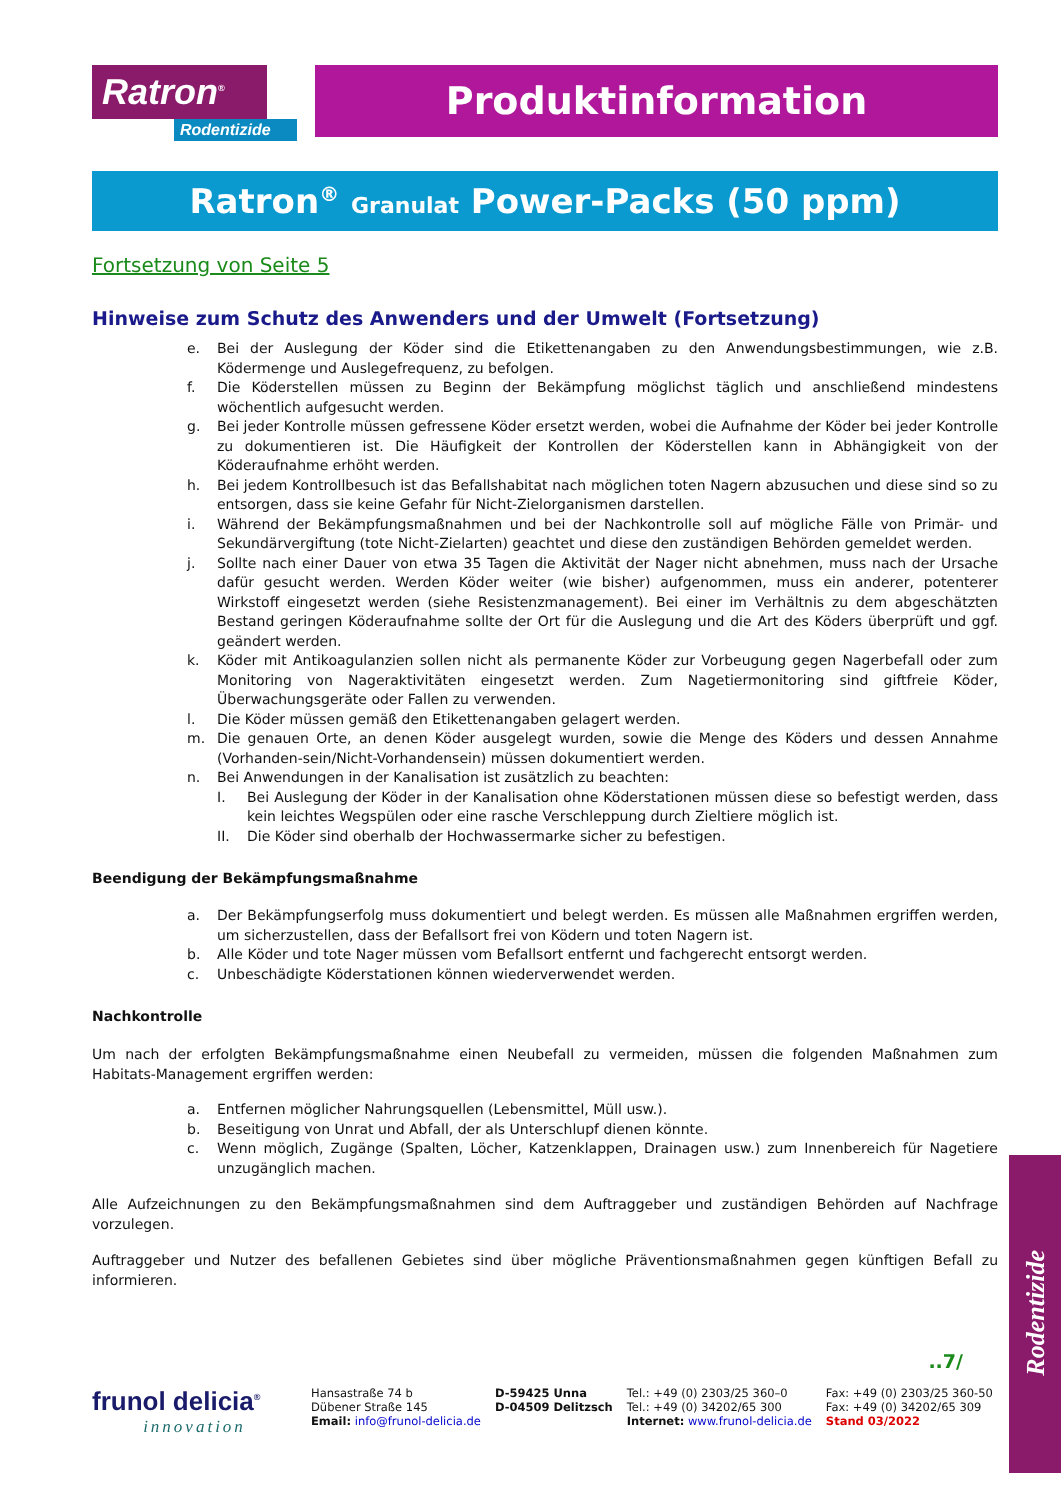Ratron<sup>®</sup>
Rodentizide
Produktinformation
Ratron<sup>®</sup> Granulat Power-Packs (50 ppm)
Fortsetzung von Seite 5
Hinweise zum Schutz des Anwenders und der Umwelt (Fortsetzung)
e. Bei der Auslegung der Köder sind die Etikettenangaben zu den Anwendungsbestimmungen, wie z.B. Ködermenge und Auslegefrequenz, zu befolgen.
f. Die Köderstellen müssen zu Beginn der Bekämpfung möglichst täglich und anschließend mindestens wöchentlich aufgesucht werden.
g. Bei jeder Kontrolle müssen gefressene Köder ersetzt werden, wobei die Aufnahme der Köder bei jeder Kontrolle zu dokumentieren ist. Die Häufigkeit der Kontrollen der Köderstellen kann in Abhängigkeit von der Köderaufnahme erhöht werden.
h. Bei jedem Kontrollbesuch ist das Befallshabitat nach möglichen toten Nagern abzusuchen und diese sind so zu entsorgen, dass sie keine Gefahr für Nicht-Zielorganismen darstellen.
i. Während der Bekämpfungsmaßnahmen und bei der Nachkontrolle soll auf mögliche Fälle von Primär- und Sekundärvergiftung (tote Nicht-Zielarten) geachtet und diese den zuständigen Behörden gemeldet werden.
j. Sollte nach einer Dauer von etwa 35 Tagen die Aktivität der Nager nicht abnehmen, muss nach der Ursache dafür gesucht werden. Werden Köder weiter (wie bisher) aufgenommen, muss ein anderer, potenterer Wirkstoff eingesetzt werden (siehe Resistenzmanagement). Bei einer im Verhältnis zu dem abgeschätzten Bestand geringen Köderaufnahme sollte der Ort für die Auslegung und die Art des Köders überprüft und ggf. geändert werden.
k. Köder mit Antikoagulanzien sollen nicht als permanente Köder zur Vorbeugung gegen Nagerbefall oder zum Monitoring von Nageraktivitäten eingesetzt werden. Zum Nagetiermonitoring sind giftfreie Köder, Überwachungsgeräte oder Fallen zu verwenden.
l. Die Köder müssen gemäß den Etikettenangaben gelagert werden.
m. Die genauen Orte, an denen Köder ausgelegt wurden, sowie die Menge des Köders und dessen Annahme (Vorhanden-sein/Nicht-Vorhandensein) müssen dokumentiert werden.
n. Bei Anwendungen in der Kanalisation ist zusätzlich zu beachten:
I. Bei Auslegung der Köder in der Kanalisation ohne Köderstationen müssen diese so befestigt werden, dass kein leichtes Wegspülen oder eine rasche Verschleppung durch Zieltiere möglich ist.
II. Die Köder sind oberhalb der Hochwassermarke sicher zu befestigen.
Beendigung der Bekämpfungsmaßnahme
a. Der Bekämpfungserfolg muss dokumentiert und belegt werden. Es müssen alle Maßnahmen ergriffen werden, um sicherzustellen, dass der Befallsort frei von Ködern und toten Nagern ist.
b. Alle Köder und tote Nager müssen vom Befallsort entfernt und fachgerecht entsorgt werden.
c. Unbeschädigte Köderstationen können wiederverwendet werden.
Nachkontrolle
Um nach der erfolgten Bekämpfungsmaßnahme einen Neubefall zu vermeiden, müssen die folgenden Maßnahmen zum Habitats-Management ergriffen werden:
a. Entfernen möglicher Nahrungsquellen (Lebensmittel, Müll usw.).
b. Beseitigung von Unrat und Abfall, der als Unterschlupf dienen könnte.
c. Wenn möglich, Zugänge (Spalten, Löcher, Katzenklappen, Drainagen usw.) zum Innenbereich für Nagetiere unzugänglich machen.
Alle Aufzeichnungen zu den Bekämpfungsmaßnahmen sind dem Auftraggeber und zuständigen Behörden auf Nachfrage vorzulegen.
Auftraggeber und Nutzer des befallenen Gebietes sind über mögliche Präventionsmaßnahmen gegen künftigen Befall zu informieren.
..7/
frunol delicia<sup>®</sup>
innovation
Hansastraße 74 b
Dübener Straße 145
Email: info@frunol-delicia.de
D-59425 Unna
D-04509 Delitzsch
Tel.: +49 (0) 2303/25 360–0
Tel.: +49 (0) 34202/65 300
Internet: www.frunol-delicia.de
Fax: +49 (0) 2303/25 360-50
Fax: +49 (0) 34202/65 309
Stand 03/2022
Rodentizide